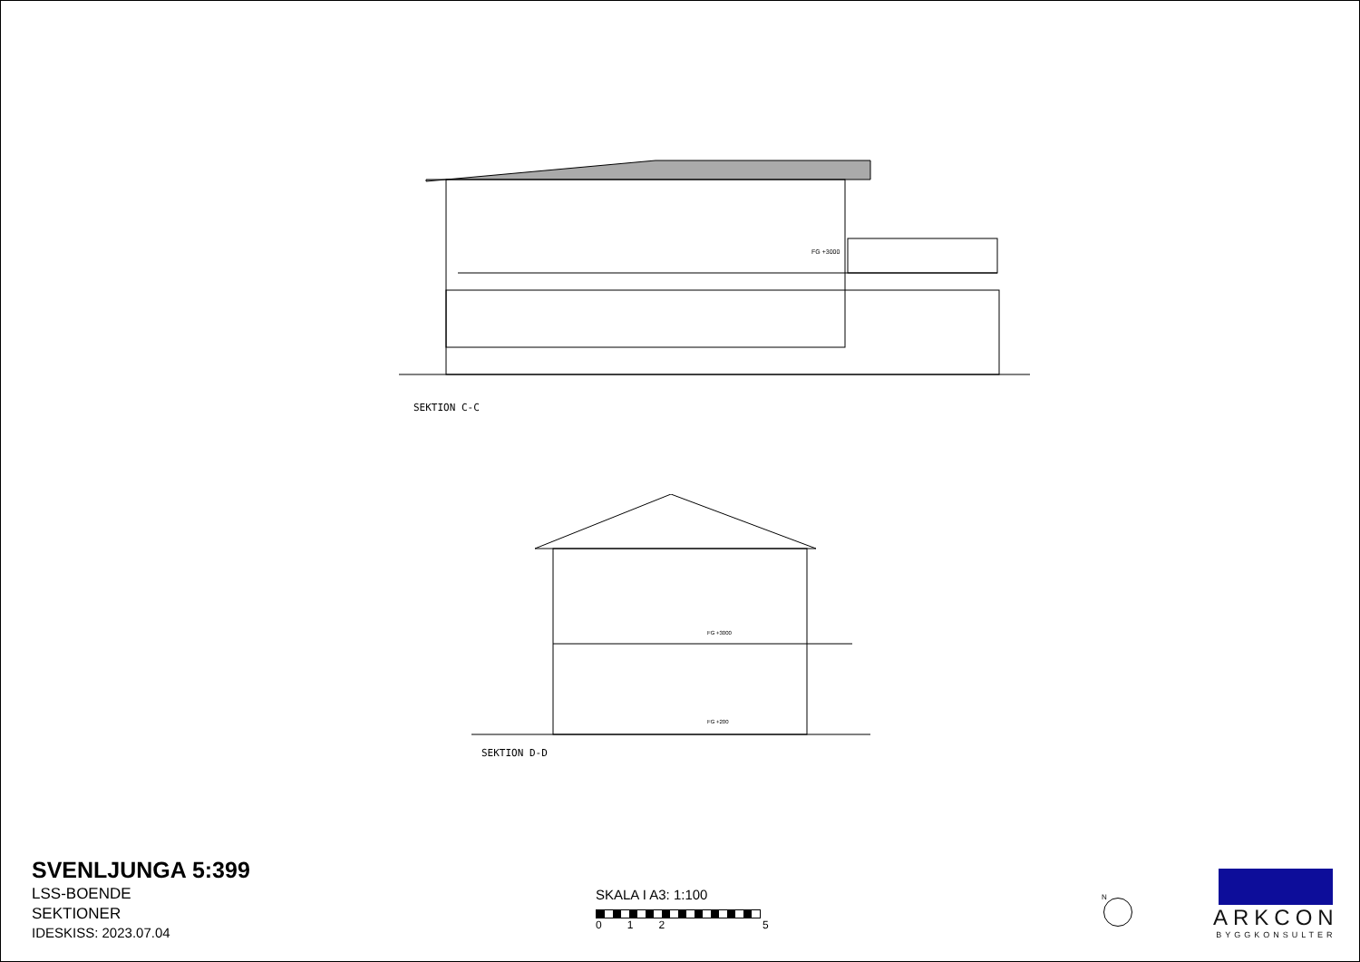FG +3000
SEKTION C-C
FG +3000
FG +200
SEKTION D-D
SVENLJUNGA 5:399
LSS-BOENDE
SEKTIONER
IDESKISS: 2023.07.04
SKALA I A3: 1:100
0 1 2 5
N
ARKCON
BYGGKONSULTER